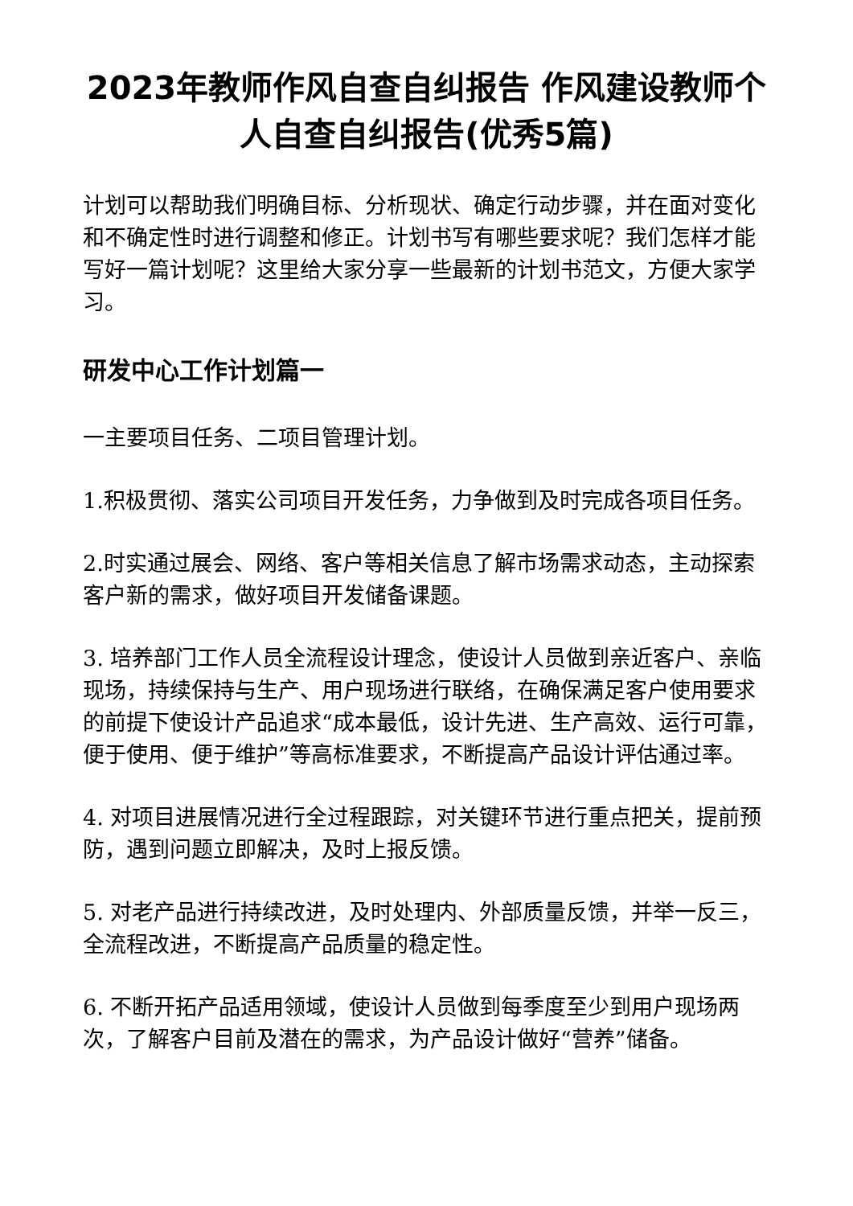2023年教师作风自查自纠报告 作风建设教师个人自查自纠报告(优秀5篇)
计划可以帮助我们明确目标、分析现状、确定行动步骤，并在面对变化和不确定性时进行调整和修正。计划书写有哪些要求呢？我们怎样才能写好一篇计划呢？这里给大家分享一些最新的计划书范文，方便大家学习。
研发中心工作计划篇一
一主要项目任务、二项目管理计划。
1.积极贯彻、落实公司项目开发任务，力争做到及时完成各项目任务。
2.时实通过展会、网络、客户等相关信息了解市场需求动态，主动探索客户新的需求，做好项目开发储备课题。
3. 培养部门工作人员全流程设计理念，使设计人员做到亲近客户、亲临现场，持续保持与生产、用户现场进行联络，在确保满足客户使用要求的前提下使设计产品追求“成本最低，设计先进、生产高效、运行可靠，便于使用、便于维护”等高标准要求，不断提高产品设计评估通过率。
4. 对项目进展情况进行全过程跟踪，对关键环节进行重点把关，提前预防，遇到问题立即解决，及时上报反馈。
5. 对老产品进行持续改进，及时处理内、外部质量反馈，并举一反三，全流程改进，不断提高产品质量的稳定性。
6. 不断开拓产品适用领域，使设计人员做到每季度至少到用户现场两次，了解客户目前及潜在的需求，为产品设计做好“营养”储备。